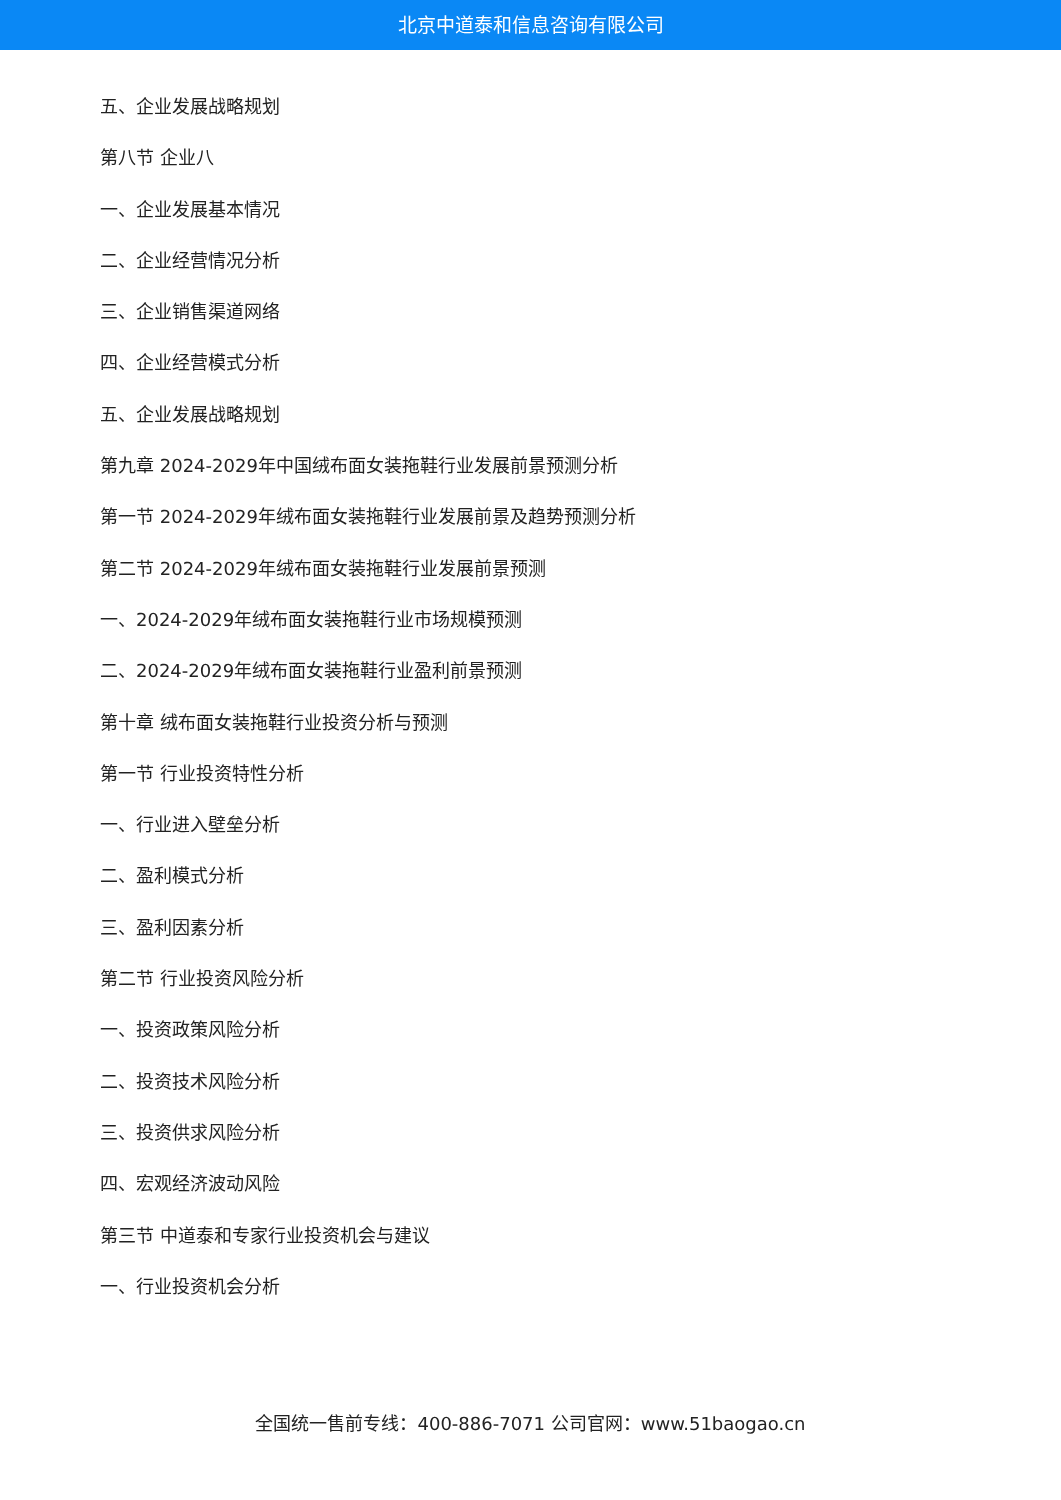北京中道泰和信息咨询有限公司
五、企业发展战略规划
第八节 企业八
一、企业发展基本情况
二、企业经营情况分析
三、企业销售渠道网络
四、企业经营模式分析
五、企业发展战略规划
第九章 2024-2029年中国绒布面女装拖鞋行业发展前景预测分析
第一节 2024-2029年绒布面女装拖鞋行业发展前景及趋势预测分析
第二节 2024-2029年绒布面女装拖鞋行业发展前景预测
一、2024-2029年绒布面女装拖鞋行业市场规模预测
二、2024-2029年绒布面女装拖鞋行业盈利前景预测
第十章 绒布面女装拖鞋行业投资分析与预测
第一节 行业投资特性分析
一、行业进入壁垒分析
二、盈利模式分析
三、盈利因素分析
第二节 行业投资风险分析
一、投资政策风险分析
二、投资技术风险分析
三、投资供求风险分析
四、宏观经济波动风险
第三节 中道泰和专家行业投资机会与建议
一、行业投资机会分析
全国统一售前专线：400-886-7071 公司官网：www.51baogao.cn